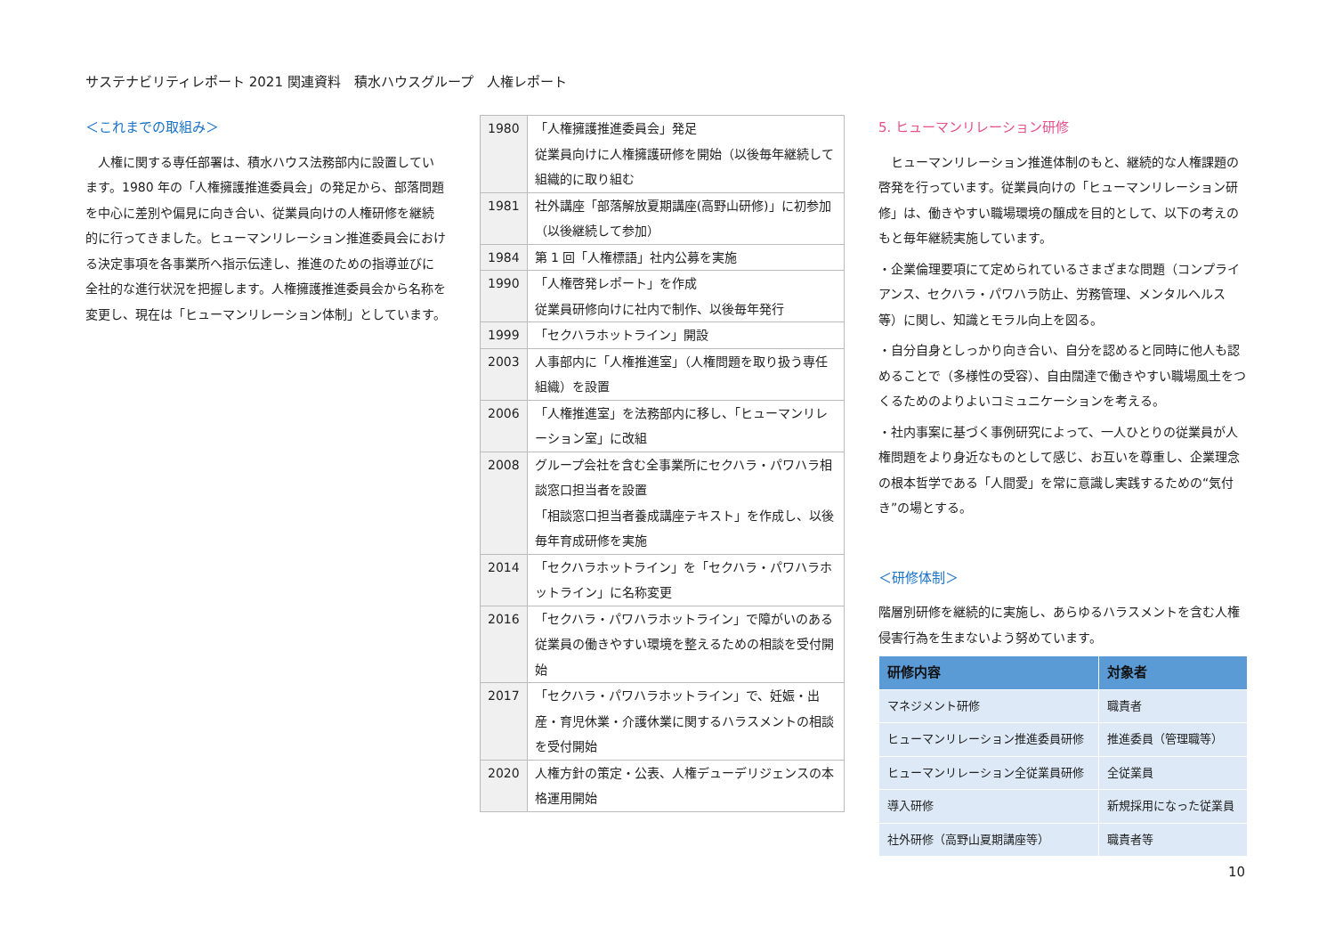サステナビリティレポート 2021 関連資料　積水ハウスグループ　人権レポート
＜これまでの取組み＞
　人権に関する専任部署は、積水ハウス法務部内に設置しています。1980 年の「人権擁護推進委員会」の発足から、部落問題を中心に差別や偏見に向き合い、従業員向けの人権研修を継続的に行ってきました。ヒューマンリレーション推進委員会における決定事項を各事業所へ指示伝達し、推進のための指導並びに全社的な進行状況を把握します。人権擁護推進委員会から名称を変更し、現在は「ヒューマンリレーション体制」としています。
| 1980 | 「人権擁護推進委員会」発足 従業員向けに人権擁護研修を開始（以後毎年継続して組織的に取り組む |
| 1981 | 社外講座「部落解放夏期講座(高野山研修)」に初参加（以後継続して参加） |
| 1984 | 第 1 回「人権標語」社内公募を実施 |
| 1990 | 「人権啓発レポート」を作成 従業員研修向けに社内で制作、以後毎年発行 |
| 1999 | 「セクハラホットライン」開設 |
| 2003 | 人事部内に「人権推進室」（人権問題を取り扱う専任組織）を設置 |
| 2006 | 「人権推進室」を法務部内に移し、「ヒューマンリレーション室」に改組 |
| 2008 | グループ会社を含む全事業所にセクハラ・パワハラ相談窓口担当者を設置 「相談窓口担当者養成講座テキスト」を作成し、以後毎年育成研修を実施 |
| 2014 | 「セクハラホットライン」を「セクハラ・パワハラホットライン」に名称変更 |
| 2016 | 「セクハラ・パワハラホットライン」で障がいのある従業員の働きやすい環境を整えるための相談を受付開始 |
| 2017 | 「セクハラ・パワハラホットライン」で、妊娠・出産・育児休業・介護休業に関するハラスメントの相談を受付開始 |
| 2020 | 人権方針の策定・公表、人権デューデリジェンスの本格運用開始 |
5. ヒューマンリレーション研修
　ヒューマンリレーション推進体制のもと、継続的な人権課題の啓発を行っています。従業員向けの「ヒューマンリレーション研修」は、働きやすい職場環境の醸成を目的として、以下の考えのもと毎年継続実施しています。
・企業倫理要項にて定められているさまざまな問題（コンプライアンス、セクハラ・パワハラ防止、労務管理、メンタルヘルス等）に関し、知識とモラル向上を図る。
・自分自身としっかり向き合い、自分を認めると同時に他人も認めることで（多様性の受容）、自由闊達で働きやすい職場風土をつくるためのよりよいコミュニケーションを考える。
・社内事案に基づく事例研究によって、一人ひとりの従業員が人権問題をより身近なものとして感じ、お互いを尊重し、企業理念の根本哲学である「人間愛」を常に意識し実践するための“気付き”の場とする。
＜研修体制＞
階層別研修を継続的に実施し、あらゆるハラスメントを含む人権侵害行為を生まないよう努めています。
| 研修内容 | 対象者 |
| --- | --- |
| マネジメント研修 | 職責者 |
| ヒューマンリレーション推進委員研修 | 推進委員（管理職等） |
| ヒューマンリレーション全従業員研修 | 全従業員 |
| 導入研修 | 新規採用になった従業員 |
| 社外研修（高野山夏期講座等） | 職責者等 |
10